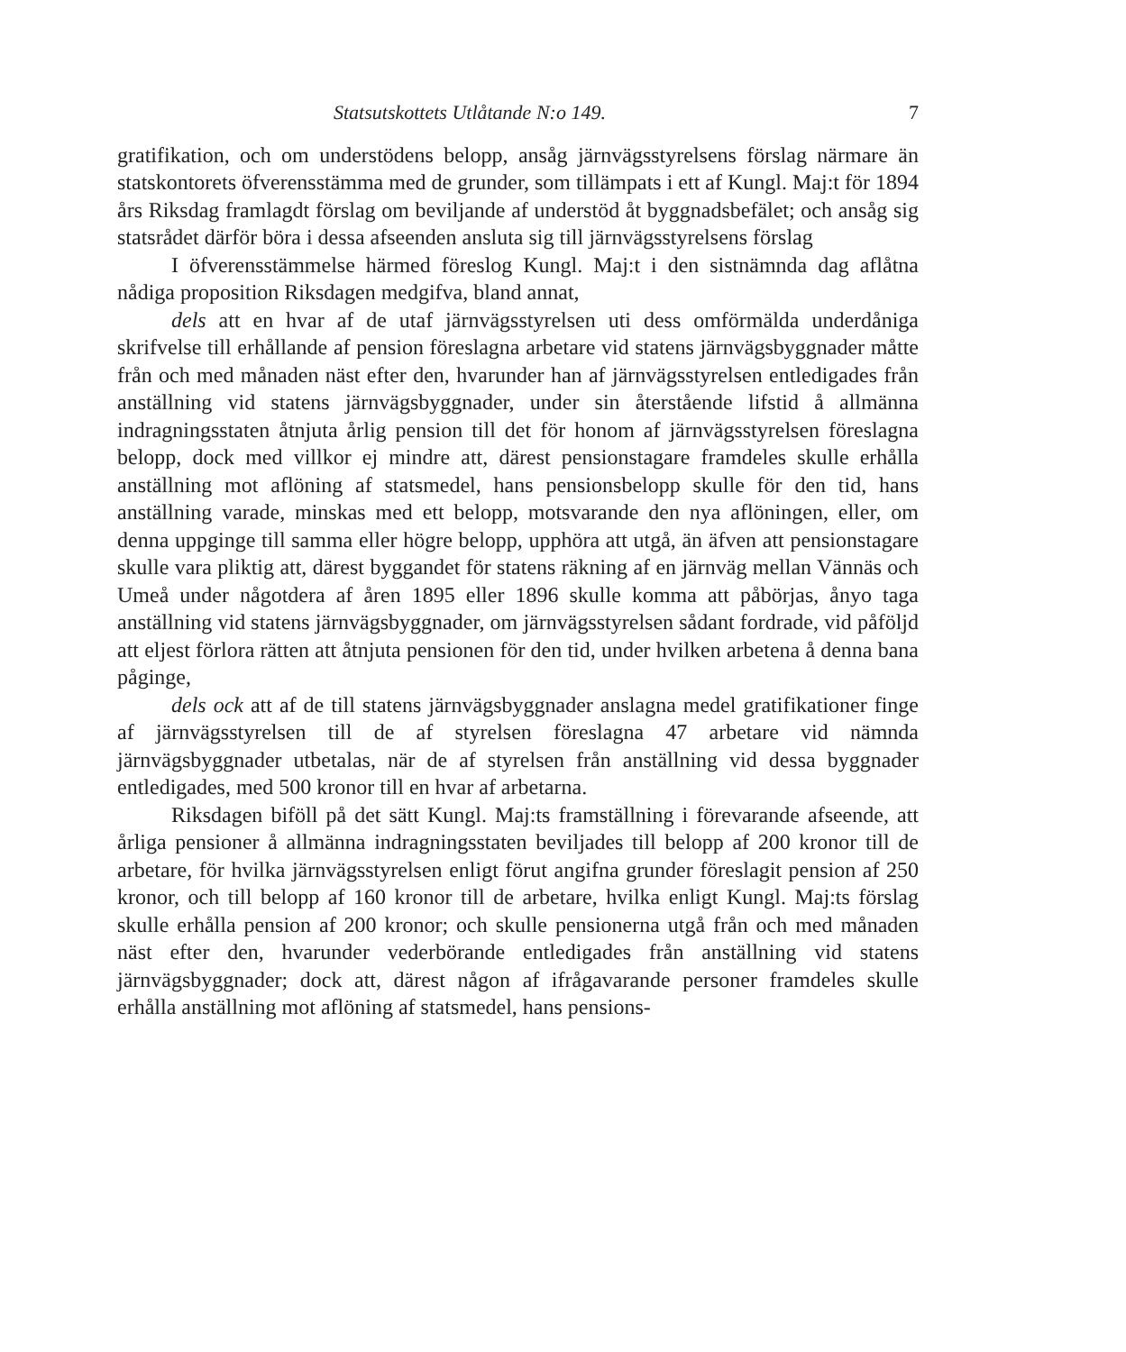Statsutskottets Utlåtande N:o 149. 7
gratifikation, och om understödens belopp, ansåg järnvägsstyrelsens förslag närmare än statskontorets öfverensstämma med de grunder, som tillämpats i ett af Kungl. Maj:t för 1894 års Riksdag framlagdt förslag om beviljande af understöd åt byggnadsbefälet; och ansåg sig statsrådet därför böra i dessa afseenden ansluta sig till järnvägsstyrelsens förslag
I öfverensstämmelse härmed föreslog Kungl. Maj:t i den sistnämnda dag aflåtna nådiga proposition Riksdagen medgifva, bland annat,
dels att en hvar af de utaf järnvägsstyrelsen uti dess omförmälda underdåniga skrifvelse till erhållande af pension föreslagna arbetare vid statens järnvägsbyggnader måtte från och med månaden näst efter den, hvarunder han af järnvägsstyrelsen entledigades från anställning vid statens järnvägsbyggnader, under sin återstående lifstid å allmänna indragningsstaten åtnjuta årlig pension till det för honom af järnvägsstyrelsen föreslagna belopp, dock med villkor ej mindre att, därest pensionstagare framdeles skulle erhålla anställning mot aflöning af statsmedel, hans pensionsbelopp skulle för den tid, hans anställning varade, minskas med ett belopp, motsvarande den nya aflöningen, eller, om denna uppginge till samma eller högre belopp, upphöra att utgå, än äfven att pensionstagare skulle vara pliktig att, därest byggandet för statens räkning af en järnväg mellan Vännäs och Umeå under någotdera af åren 1895 eller 1896 skulle komma att påbörjas, ånyo taga anställning vid statens järnvägsbyggnader, om järnvägsstyrelsen sådant fordrade, vid påföljd att eljest förlora rätten att åtnjuta pensionen för den tid, under hvilken arbetena å denna bana påginge,
dels ock att af de till statens järnvägsbyggnader anslagna medel gratifikationer finge af järnvägsstyrelsen till de af styrelsen föreslagna 47 arbetare vid nämnda järnvägsbyggnader utbetalas, när de af styrelsen från anställning vid dessa byggnader entledigades, med 500 kronor till en hvar af arbetarna.
Riksdagen biföll på det sätt Kungl. Maj:ts framställning i förevarande afseende, att årliga pensioner å allmänna indragningsstaten beviljades till belopp af 200 kronor till de arbetare, för hvilka järnvägsstyrelsen enligt förut angifna grunder föreslagit pension af 250 kronor, och till belopp af 160 kronor till de arbetare, hvilka enligt Kungl. Maj:ts förslag skulle erhålla pension af 200 kronor; och skulle pensionerna utgå från och med månaden näst efter den, hvarunder vederbörande entledigades från anställning vid statens järnvägsbyggnader; dock att, därest någon af ifrågavarande personer framdeles skulle erhålla anställning mot aflöning af statsmedel, hans pensions-